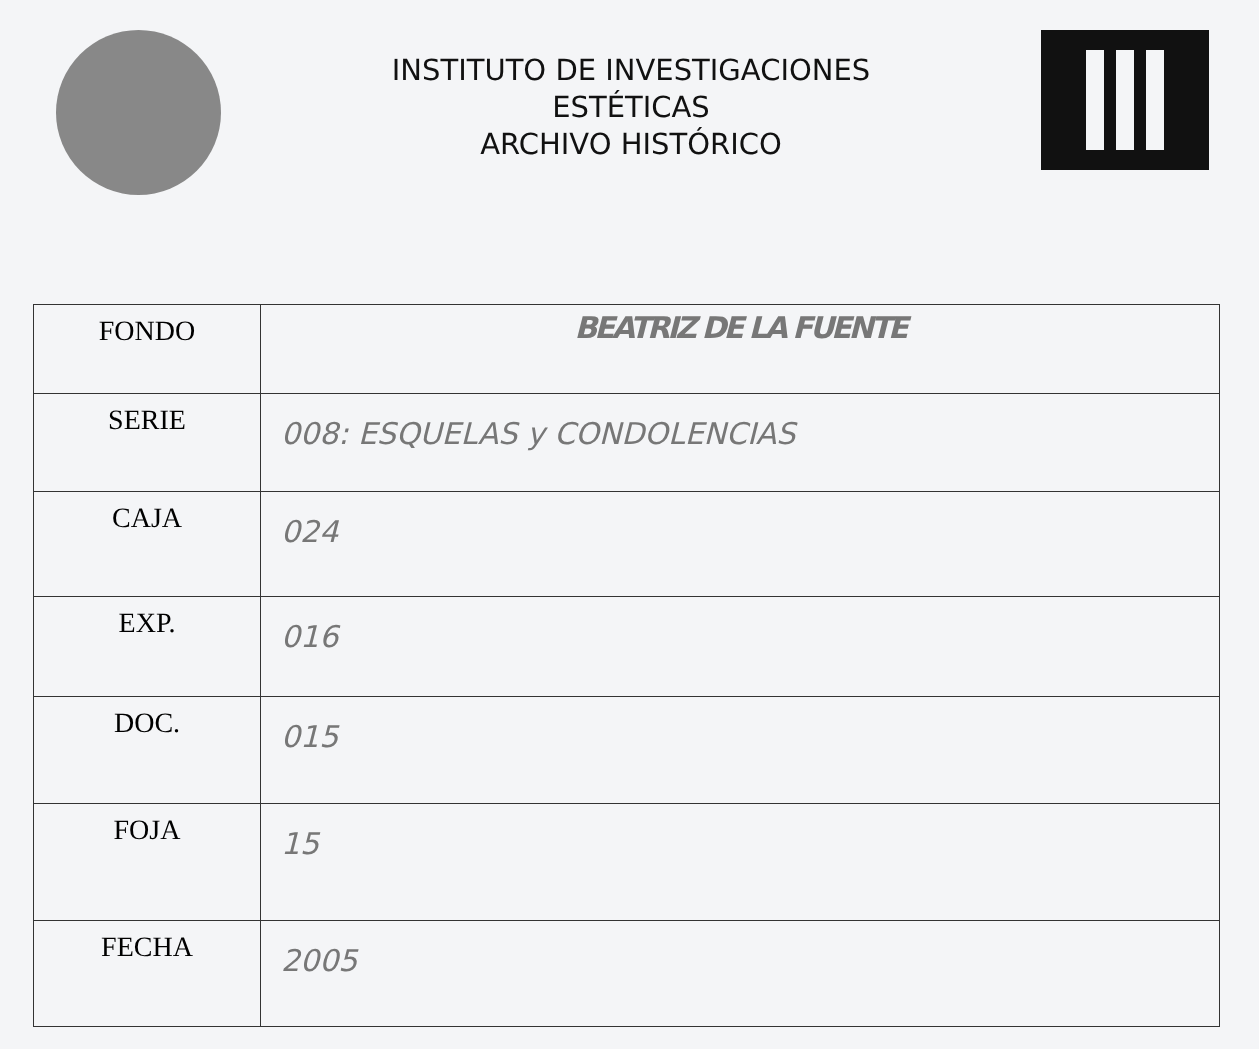INSTITUTO DE INVESTIGACIONES
ESTÉTICAS
ARCHIVO HISTÓRICO
| FONDO | BEATRIZ DE LA FUENTE |
| SERIE | 008: ESQUELAS y CONDOLENCIAS |
| CAJA | 024 |
| EXP. | 016 |
| DOC. | 015 |
| FOJA | 15 |
| FECHA | 2005 |